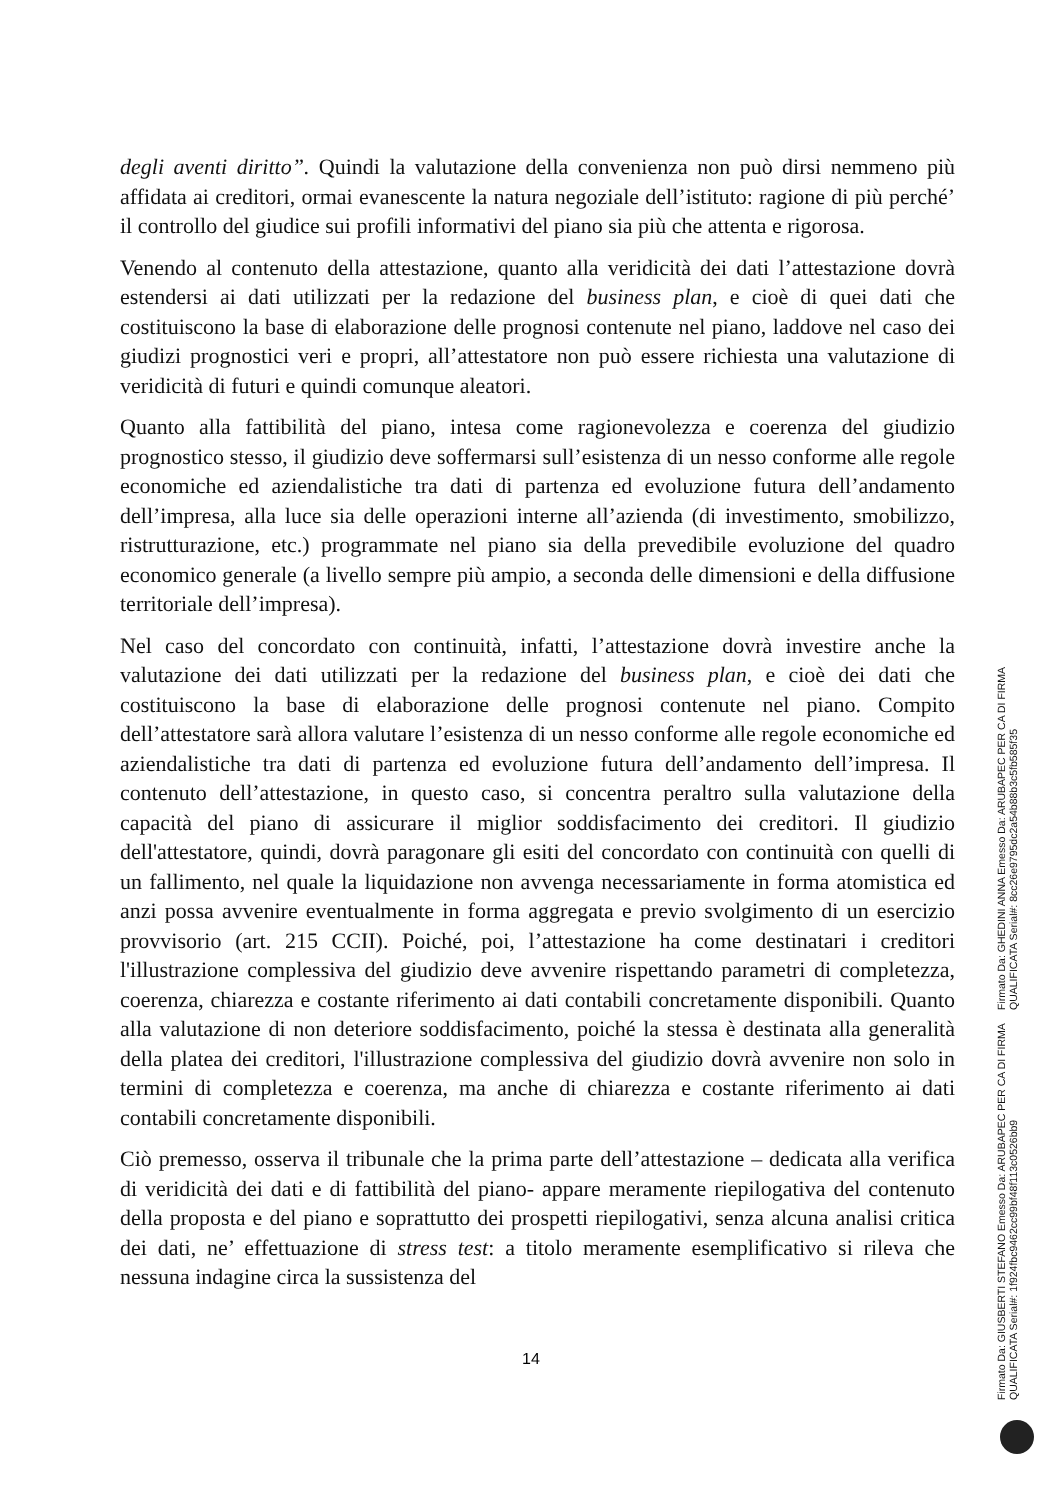degli aventi diritto”. Quindi la valutazione della convenienza non può dirsi nemmeno più affidata ai creditori, ormai evanescente la natura negoziale dell’istituto: ragione di più perché’ il controllo del giudice sui profili informativi del piano sia più che attenta e rigorosa.
Venendo al contenuto della attestazione, quanto alla veridicità dei dati l’attestazione dovrà estendersi ai dati utilizzati per la redazione del business plan, e cioè di quei dati che costituiscono la base di elaborazione delle prognosi contenute nel piano, laddove nel caso dei giudizi prognostici veri e propri, all’attestatore non può essere richiesta una valutazione di veridicità di futuri e quindi comunque aleatori.
Quanto alla fattibilità del piano, intesa come ragionevolezza e coerenza del giudizio prognostico stesso, il giudizio deve soffermarsi sull’esistenza di un nesso conforme alle regole economiche ed aziendalistiche tra dati di partenza ed evoluzione futura dell’andamento dell’impresa, alla luce sia delle operazioni interne all’azienda (di investimento, smobilizzo, ristrutturazione, etc.) programmate nel piano sia della prevedibile evoluzione del quadro economico generale (a livello sempre più ampio, a seconda delle dimensioni e della diffusione territoriale dell’impresa).
Nel caso del concordato con continuità, infatti, l’attestazione dovrà investire anche la valutazione dei dati utilizzati per la redazione del business plan, e cioè dei dati che costituiscono la base di elaborazione delle prognosi contenute nel piano. Compito dell’attestatore sarà allora valutare l’esistenza di un nesso conforme alle regole economiche ed aziendalistiche tra dati di partenza ed evoluzione futura dell’andamento dell’impresa. Il contenuto dell’attestazione, in questo caso, si concentra peraltro sulla valutazione della capacità del piano di assicurare il miglior soddisfacimento dei creditori. Il giudizio dell'attestatore, quindi, dovrà paragonare gli esiti del concordato con continuità con quelli di un fallimento, nel quale la liquidazione non avvenga necessariamente in forma atomistica ed anzi possa avvenire eventualmente in forma aggregata e previo svolgimento di un esercizio provvisorio (art. 215 CCII). Poiché, poi, l’attestazione ha come destinatari i creditori l'illustrazione complessiva del giudizio deve avvenire rispettando parametri di completezza, coerenza, chiarezza e costante riferimento ai dati contabili concretamente disponibili. Quanto alla valutazione di non deteriore soddisfacimento, poiché la stessa è destinata alla generalità della platea dei creditori, l'illustrazione complessiva del giudizio dovrà avvenire non solo in termini di completezza e coerenza, ma anche di chiarezza e costante riferimento ai dati contabili concretamente disponibili.
Ciò premesso, osserva il tribunale che la prima parte dell’attestazione – dedicata alla verifica di veridicità dei dati e di fattibilità del piano- appare meramente riepilogativa del contenuto della proposta e del piano e soprattutto dei prospetti riepilogativi, senza alcuna analisi critica dei dati, ne’ effettuazione di stress test: a titolo meramente esemplificativo si rileva che nessuna indagine circa la sussistenza del
14
Firmato Da: GIUSBERTI STEFANO Emesso Da: ARUBAPEC PER CA DI FIRMA QUALIFICATA Serial#: 1f924fbc9462cc99bf48f113c0526bb9
Firmato Da: GHEDINI ANNA Emesso Da: ARUBAPEC PER CA DI FIRMA QUALIFICATA Serial#: 8cc26e9795dc2a54b88b3c5fb585f35